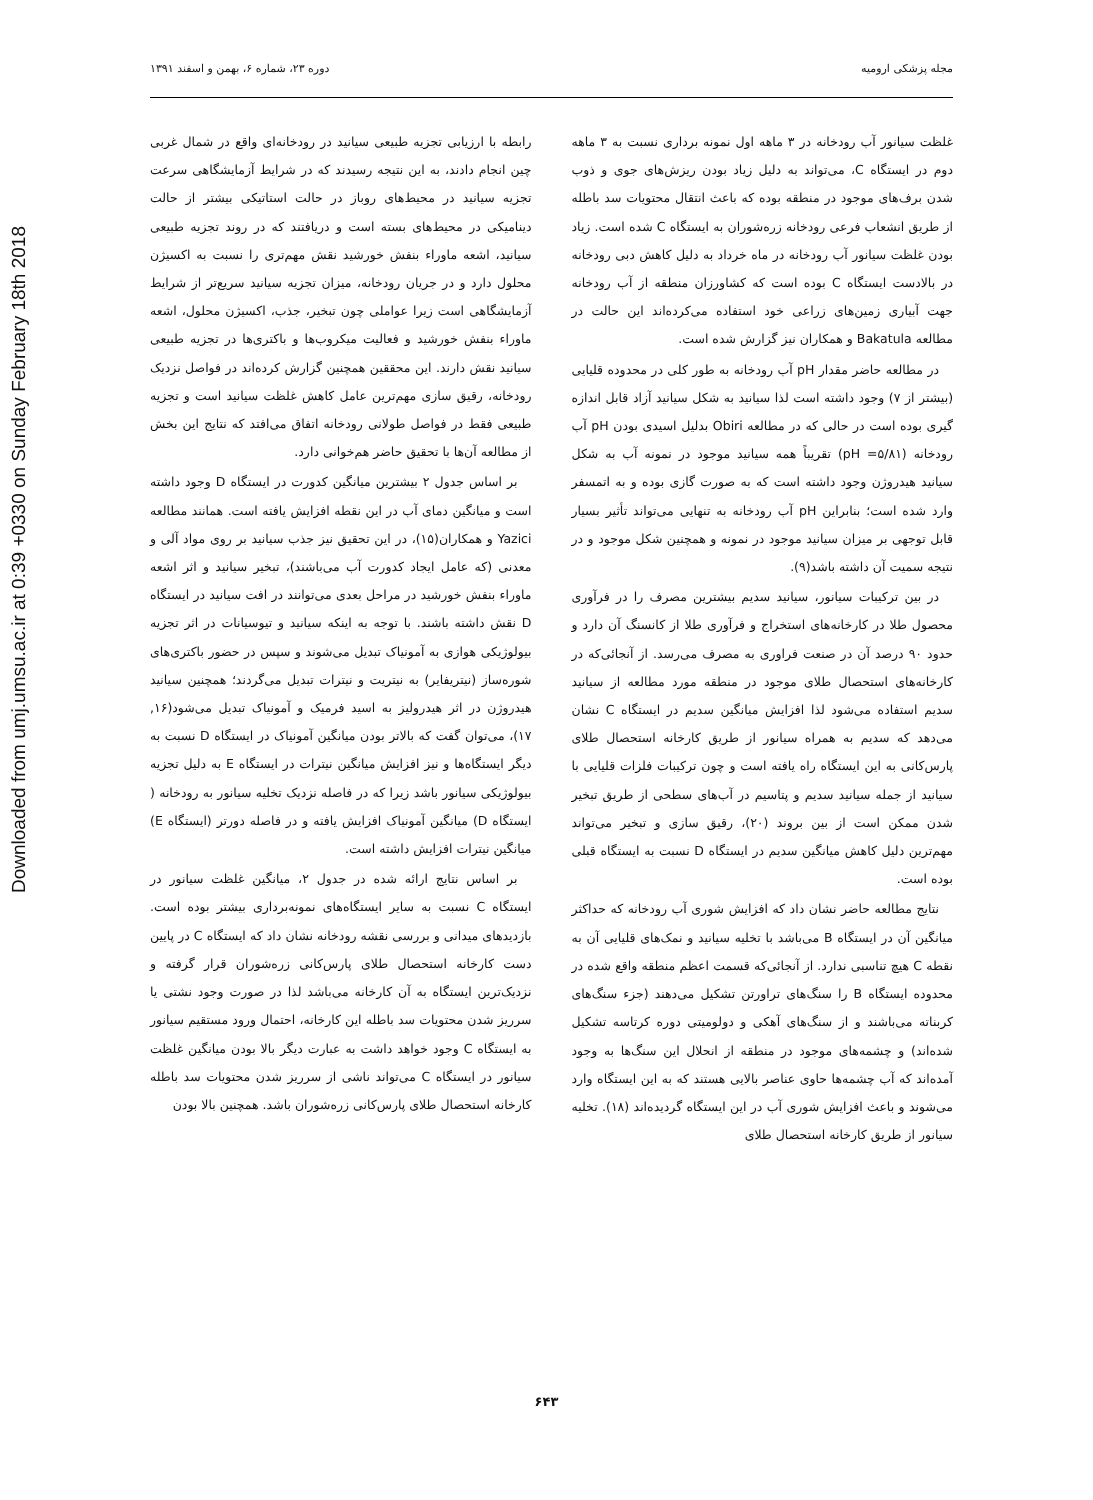Downloaded from umj.umsu.ac.ir at 0:39 +0330 on Sunday February 18th 2018
مجله پزشکی ارومیه دوره ۲۳، شماره ۶، بهمن و اسفند ۱۳۹۱
رابطه با ارزیابی تجزیه طبیعی سیانید در رودخانه‌ای واقع در شمال غربی چین انجام دادند، به این نتیجه رسیدند که در شرایط آزمایشگاهی سرعت تجزیه سیانید در محیط‌های روباز در حالت استاتیکی بیشتر از حالت دینامیکی در محیط‌های بسته است و دریافتند که در روند تجزیه طبیعی سیانید، اشعه ماوراء بنفش خورشید نقش مهم‌تری را نسبت به اکسیژن محلول دارد و در جریان رودخانه، میزان تجزیه سیانید سریع‌تر از شرایط آزمایشگاهی است زیرا عواملی چون تبخیر، جذب، اکسیژن محلول، اشعه ماوراء بنفش خورشید و فعالیت میکروب‌ها و باکتری‌ها در تجزیه طبیعی سیانید نقش دارند. این محققین همچنین گزارش کرده‌اند در فواصل نزدیک رودخانه، رقیق سازی مهم‌ترین عامل کاهش غلظت سیانید است و تجزیه طبیعی فقط در فواصل طولانی رودخانه اتفاق می‌افتد که نتایج این بخش از مطالعه آن‌ها با تحقیق حاضر هم‌خوانی دارد.
بر اساس جدول ۲ بیشترین میانگین کدورت در ایستگاه D وجود داشته است و میانگین دمای آب در این نقطه افزایش یافته است. همانند مطالعه Yazici و همکاران(۱۵)، در این تحقیق نیز جذب سیانید بر روی مواد آلی و معدنی (که عامل ایجاد کدورت آب می‌باشند)، تبخیر سیانید و اثر اشعه ماوراء بنفش خورشید در مراحل بعدی می‌توانند در افت سیانید در ایستگاه D نقش داشته باشند. با توجه به اینکه سیانید و تیوسیانات در اثر تجزیه بیولوژیکی هوازی به آمونیاک تبدیل می‌شوند و سپس در حضور باکتری‌های شوره‌ساز (نیتریفایر) به نیتریت و نیترات تبدیل می‌گردند؛ همچنین سیانید هیدروژن در اثر هیدرولیز به اسید فرمیک و آمونیاک تبدیل می‌شود(۱۶, ۱۷)، می‌توان گفت که بالاتر بودن میانگین آمونیاک در ایستگاه D نسبت به دیگر ایستگاه‌ها و نیز افزایش میانگین نیترات در ایستگاه E به دلیل تجزیه بیولوژیکی سیانور باشد زیرا که در فاصله نزدیک تخلیه سیانور به رودخانه ( ایستگاه D) میانگین آمونیاک افزایش یافته و در فاصله دورتر (ایستگاه E) میانگین نیترات افزایش داشته است.
بر اساس نتایج ارائه شده در جدول ۲، میانگین غلظت سیانور در ایستگاه C نسبت به سایر ایستگاه‌های نمونه‌برداری بیشتر بوده است. بازدیدهای میدانی و بررسی نقشه رودخانه نشان داد که ایستگاه C در پایین دست کارخانه استحصال طلای پارس‌کانی زره‌شوران قرار گرفته و نزدیک‌ترین ایستگاه به آن کارخانه می‌باشد لذا در صورت وجود نشتی یا سرریز شدن محتویات سد باطله این کارخانه، احتمال ورود مستقیم سیانور به ایستگاه C وجود خواهد داشت به عبارت دیگر بالا بودن میانگین غلظت سیانور در ایستگاه C می‌تواند ناشی از سرریز شدن محتویات سد باطله کارخانه استحصال طلای پارس‌کانی زره‌شوران باشد. همچنین بالا بودن
غلظت سیانور آب رودخانه در ۳ ماهه اول نمونه برداری نسبت به ۳ ماهه دوم در ایستگاه C، می‌تواند به دلیل زیاد بودن ریزش‌های جوی و ذوب شدن برف‌های موجود در منطقه بوده که باعث انتقال محتویات سد باطله از طریق انشعاب فرعی رودخانه زره‌شوران به ایستگاه C شده است. زیاد بودن غلظت سیانور آب رودخانه در ماه خرداد به دلیل کاهش دبی رودخانه در بالادست ایستگاه C بوده است که کشاورزان منطقه از آب رودخانه جهت آبیاری زمین‌های زراعی خود استفاده می‌کرده‌اند این حالت در مطالعه Bakatula و همکاران نیز گزارش شده است.
در مطالعه حاضر مقدار pH آب رودخانه به طور کلی در محدوده قلیایی (بیشتر از ۷) وجود داشته است لذا سیانید به شکل سیانید آزاد قابل اندازه گیری بوده است در حالی که در مطالعه Obiri بدلیل اسیدی بودن pH آب رودخانه (pH =۵/۸۱) تقریباً همه سیانید موجود در نمونه آب به شکل سیانید هیدروژن وجود داشته است که به صورت گازی بوده و به اتمسفر وارد شده است؛ بنابراین pH آب رودخانه به تنهایی می‌تواند تأثیر بسیار قابل توجهی بر میزان سیانید موجود در نمونه و همچنین شکل موجود و در نتیجه سمیت آن داشته باشد(۹).
در بین ترکیبات سیانور، سیانید سدیم بیشترین مصرف را در فرآوری محصول طلا در کارخانه‌های استخراج و فرآوری طلا از کانسنگ آن دارد و حدود ۹۰ درصد آن در صنعت فراوری به مصرف می‌رسد. از آنجائی‌که در کارخانه‌های استحصال طلای موجود در منطقه مورد مطالعه از سیانید سدیم استفاده می‌شود لذا افزایش میانگین سدیم در ایستگاه C نشان می‌دهد که سدیم به همراه سیانور از طریق کارخانه استحصال طلای پارس‌کانی به این ایستگاه راه یافته است و چون ترکیبات فلزات قلیایی با سیانید از جمله سیانید سدیم و پتاسیم در آب‌های سطحی از طریق تبخیر شدن ممکن است از بین بروند (۲۰)، رقیق سازی و تبخیر می‌تواند مهم‌ترین دلیل کاهش میانگین سدیم در ایستگاه D نسبت به ایستگاه قبلی بوده است.
نتایج مطالعه حاضر نشان داد که افزایش شوری آب رودخانه که حداکثر میانگین آن در ایستگاه B می‌باشد با تخلیه سیانید و نمک‌های قلیایی آن به نقطه C هیچ تناسبی ندارد. از آنجائی‌که قسمت اعظم منطقه واقع شده در محدوده ایستگاه B را سنگ‌های تراورتن تشکیل می‌دهند (جزء سنگ‌های کربناته می‌باشند و از سنگ‌های آهکی و دولومیتی دوره کرتاسه تشکیل شده‌اند) و چشمه‌های موجود در منطقه از انحلال این سنگ‌ها به وجود آمده‌اند که آب چشمه‌ها حاوی عناصر بالایی هستند که به این ایستگاه وارد می‌شوند و باعث افزایش شوری آب در این ایستگاه گردیده‌اند (۱۸). تخلیه سیانور از طریق کارخانه استحصال طلای
۶۴۳